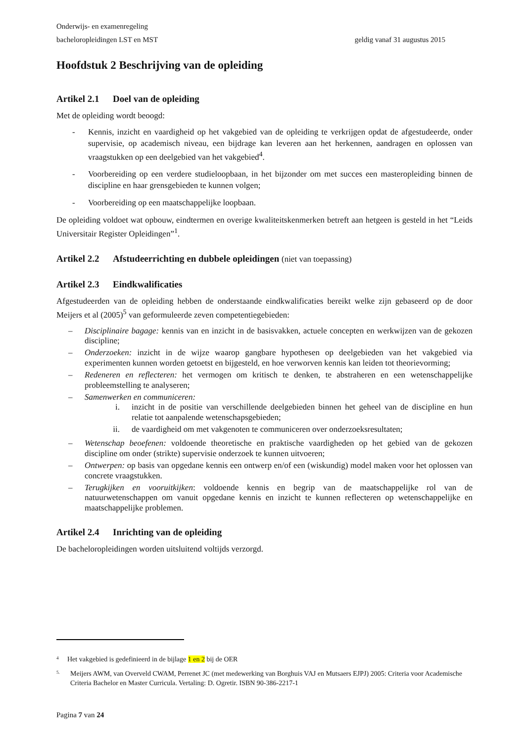Onderwijs- en examenregeling
bacheloropleidingen LST en MST geldig vanaf 31 augustus 2015
Hoofdstuk 2 Beschrijving van de opleiding
Artikel 2.1 Doel van de opleiding
Met de opleiding wordt beoogd:
- Kennis, inzicht en vaardigheid op het vakgebied van de opleiding te verkrijgen opdat de afgestudeerde, onder supervisie, op academisch niveau, een bijdrage kan leveren aan het herkennen, aandragen en oplossen van vraagstukken op een deelgebied van het vakgebied<sup>4</sup>.
- Voorbereiding op een verdere studieloopbaan, in het bijzonder om met succes een masteropleiding binnen de discipline en haar grensgebieden te kunnen volgen;
- Voorbereiding op een maatschappelijke loopbaan.
De opleiding voldoet wat opbouw, eindtermen en overige kwaliteitskenmerken betreft aan hetgeen is gesteld in het “Leids Universitair Register Opleidingen”<sup>1</sup>.
Artikel 2.2 Afstudeerrichting en dubbele opleidingen (niet van toepassing)
Artikel 2.3 Eindkwalificaties
Afgestudeerden van de opleiding hebben de onderstaande eindkwalificaties bereikt welke zijn gebaseerd op de door Meijers et al (2005)<sup>5</sup> van geformuleerde zeven competentiegebieden:
– Disciplinaire bagage: kennis van en inzicht in de basisvakken, actuele concepten en werkwijzen van de gekozen discipline;
– Onderzoeken: inzicht in de wijze waarop gangbare hypothesen op deelgebieden van het vakgebied via experimenten kunnen worden getoetst en bijgesteld, en hoe verworven kennis kan leiden tot theorievorming;
– Redeneren en reflecteren: het vermogen om kritisch te denken, te abstraheren en een wetenschappelijke probleemstelling te analyseren;
– Samenwerken en communiceren:
i. inzicht in de positie van verschillende deelgebieden binnen het geheel van de discipline en hun relatie tot aanpalende wetenschapsgebieden;
ii. de vaardigheid om met vakgenoten te communiceren over onderzoeksresultaten;
– Wetenschap beoefenen: voldoende theoretische en praktische vaardigheden op het gebied van de gekozen discipline om onder (strikte) supervisie onderzoek te kunnen uitvoeren;
– Ontwerpen: op basis van opgedane kennis een ontwerp en/of een (wiskundig) model maken voor het oplossen van concrete vraagstukken.
– Terugkijken en vooruitkijken: voldoende kennis en begrip van de maatschappelijke rol van de natuurwetenschappen om vanuit opgedane kennis en inzicht te kunnen reflecteren op wetenschappelijke en maatschappelijke problemen.
Artikel 2.4 Inrichting van de opleiding
De bacheloropleidingen worden uitsluitend voltijds verzorgd.
<sup>4</sup> Het vakgebied is gedefinieerd in de bijlage 1 en 2 bij de OER
<sup>5.</sup> Meijers AWM, van Overveld CWAM, Perrenet JC (met medewerking van Borghuis VAJ en Mutsaers EJPJ) 2005: Criteria voor Academische Criteria Bachelor en Master Curricula. Vertaling: D. Ogretir. ISBN 90-386-2217-1
Pagina 7 van 24